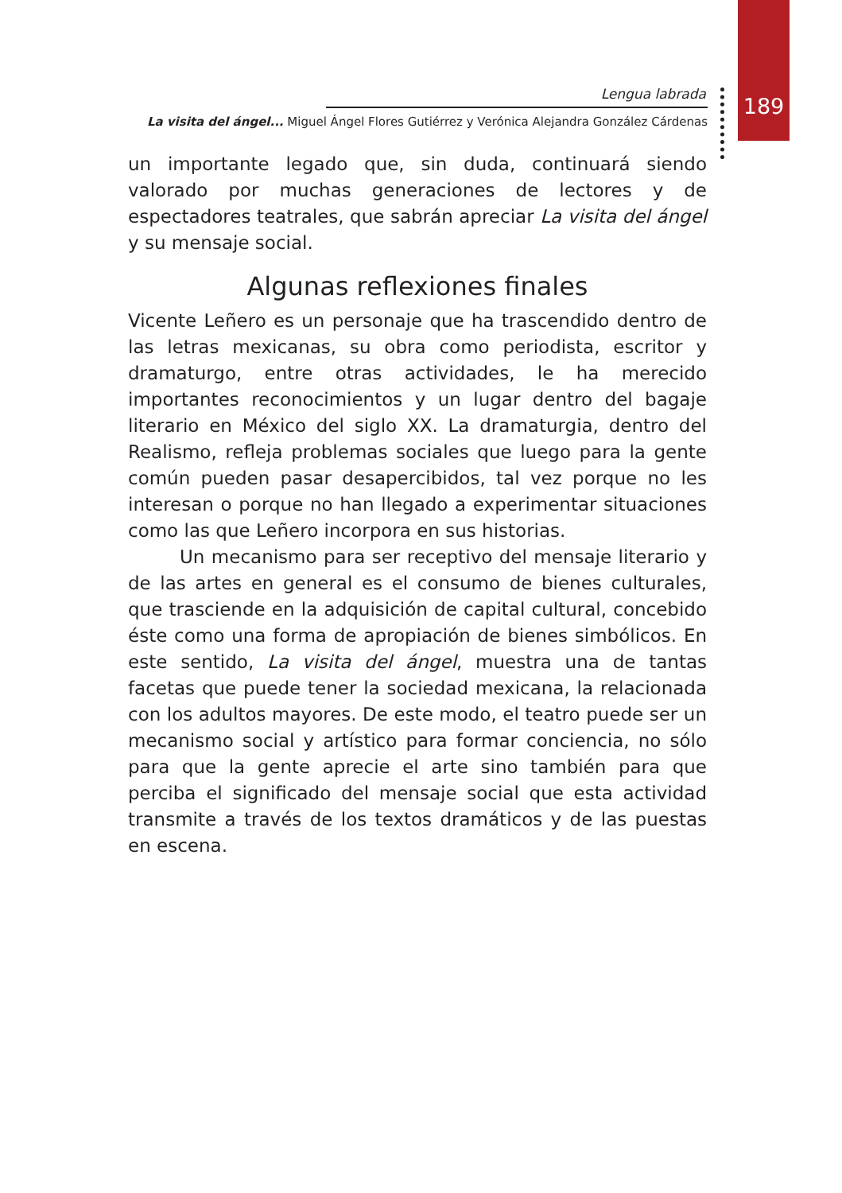Lengua labrada
La visita del ángel... Miguel Ángel Flores Gutiérrez y Verónica Alejandra González Cárdenas
189
un importante legado que, sin duda, continuará siendo valorado por muchas generaciones de lectores y de espectadores teatrales, que sabrán apreciar La visita del ángel y su mensaje social.
Algunas reflexiones finales
Vicente Leñero es un personaje que ha trascendido dentro de las letras mexicanas, su obra como periodista, escritor y dramaturgo, entre otras actividades, le ha merecido importantes reconocimientos y un lugar dentro del bagaje literario en México del siglo XX. La dramaturgia, dentro del Realismo, refleja problemas sociales que luego para la gente común pueden pasar desapercibidos, tal vez porque no les interesan o porque no han llegado a experimentar situaciones como las que Leñero incorpora en sus historias.
Un mecanismo para ser receptivo del mensaje literario y de las artes en general es el consumo de bienes culturales, que trasciende en la adquisición de capital cultural, concebido éste como una forma de apropiación de bienes simbólicos. En este sentido, La visita del ángel, muestra una de tantas facetas que puede tener la sociedad mexicana, la relacionada con los adultos mayores. De este modo, el teatro puede ser un mecanismo social y artístico para formar conciencia, no sólo para que la gente aprecie el arte sino también para que perciba el significado del mensaje social que esta actividad transmite a través de los textos dramáticos y de las puestas en escena.